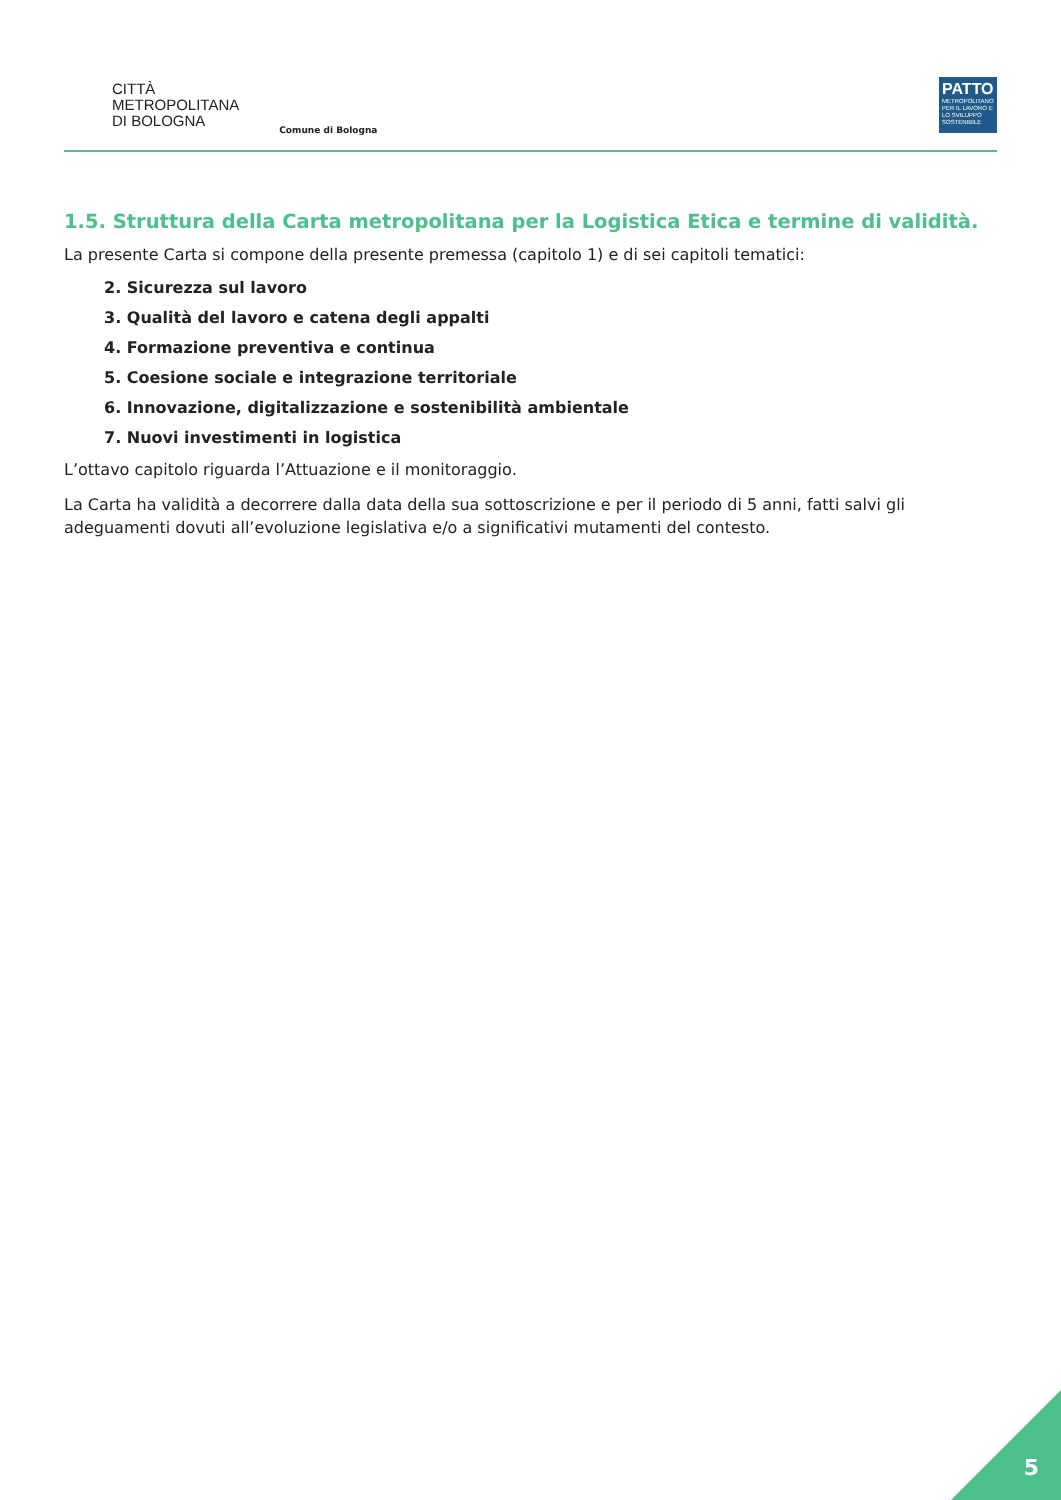CITTÀ
METROPOLITANA
DI BOLOGNA
Comune di Bologna
PATTO
METROPOLITANO PER IL LAVORO E LO SVILUPPO SOSTENIBILE
1.5. Struttura della Carta metropolitana per la Logistica Etica e termine di validità.
La presente Carta si compone della presente premessa (capitolo 1) e di sei capitoli tematici:
2. Sicurezza sul lavoro
3. Qualità del lavoro e catena degli appalti
4. Formazione preventiva e continua
5. Coesione sociale e integrazione territoriale
6. Innovazione, digitalizzazione e sostenibilità ambientale
7. Nuovi investimenti in logistica
L’ottavo capitolo riguarda l’Attuazione e il monitoraggio.
La Carta ha validità a decorrere dalla data della sua sottoscrizione e per il periodo di 5 anni, fatti salvi gli adeguamenti dovuti all’evoluzione legislativa e/o a significativi mutamenti del contesto.
5